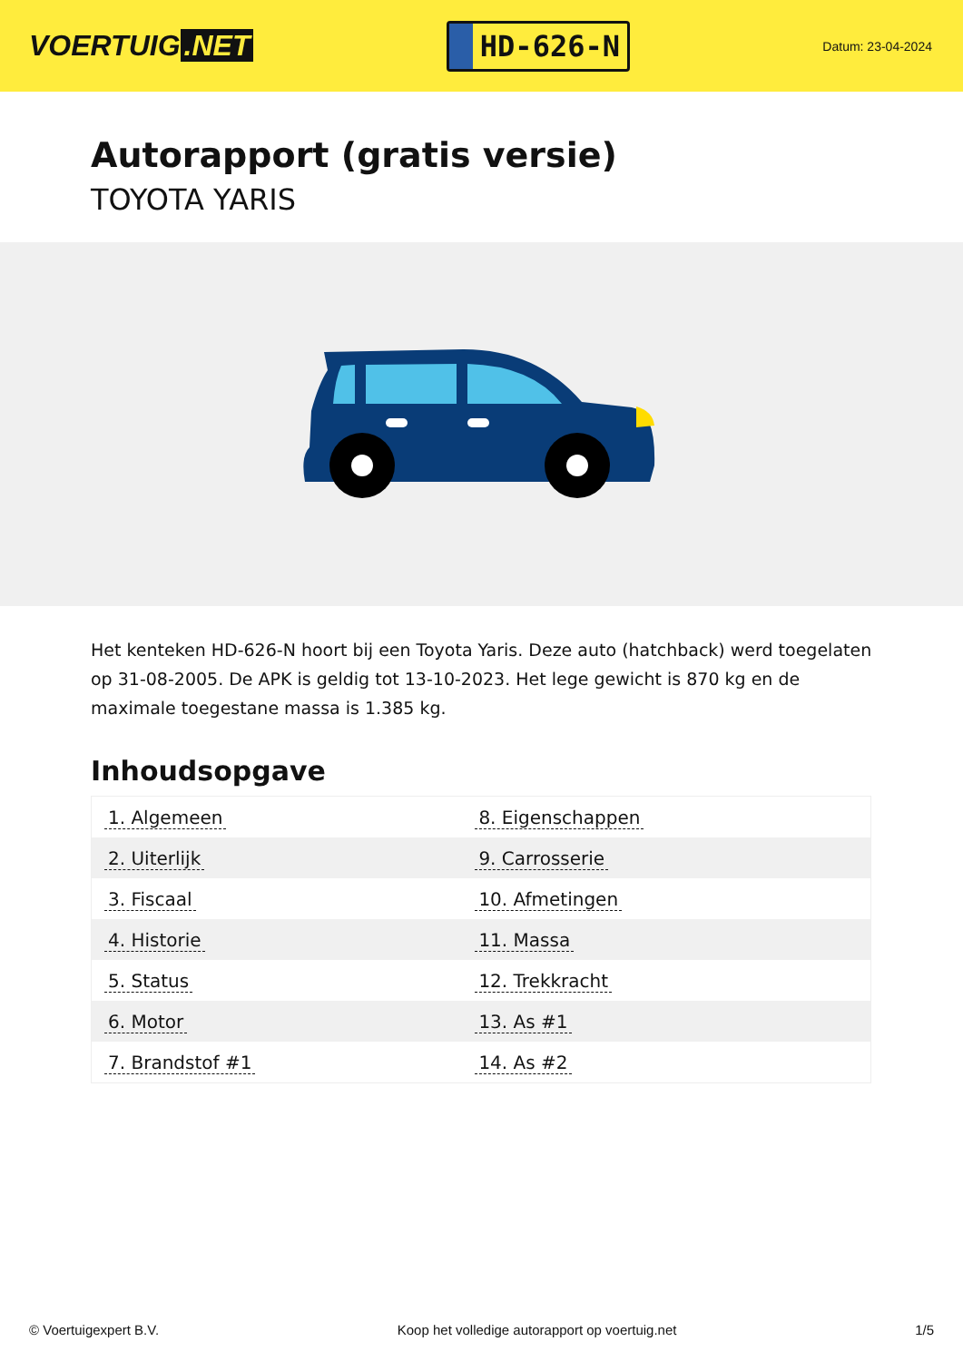VOERTUIG.NET
HD-626-N
Datum: 23-04-2024
Autorapport (gratis versie)
TOYOTA YARIS
Het kenteken HD-626-N hoort bij een Toyota Yaris. Deze auto (hatchback) werd toegelaten op 31-08-2005. De APK is geldig tot 13-10-2023. Het lege gewicht is 870 kg en de maximale toegestane massa is 1.385 kg.
Inhoudsopgave
| 1. Algemeen | 8. Eigenschappen |
| 2. Uiterlijk | 9. Carrosserie |
| 3. Fiscaal | 10. Afmetingen |
| 4. Historie | 11. Massa |
| 5. Status | 12. Trekkracht |
| 6. Motor | 13. As #1 |
| 7. Brandstof #1 | 14. As #2 |
© Voertuigexpert B.V. Koop het volledige autorapport op voertuig.net 1/5